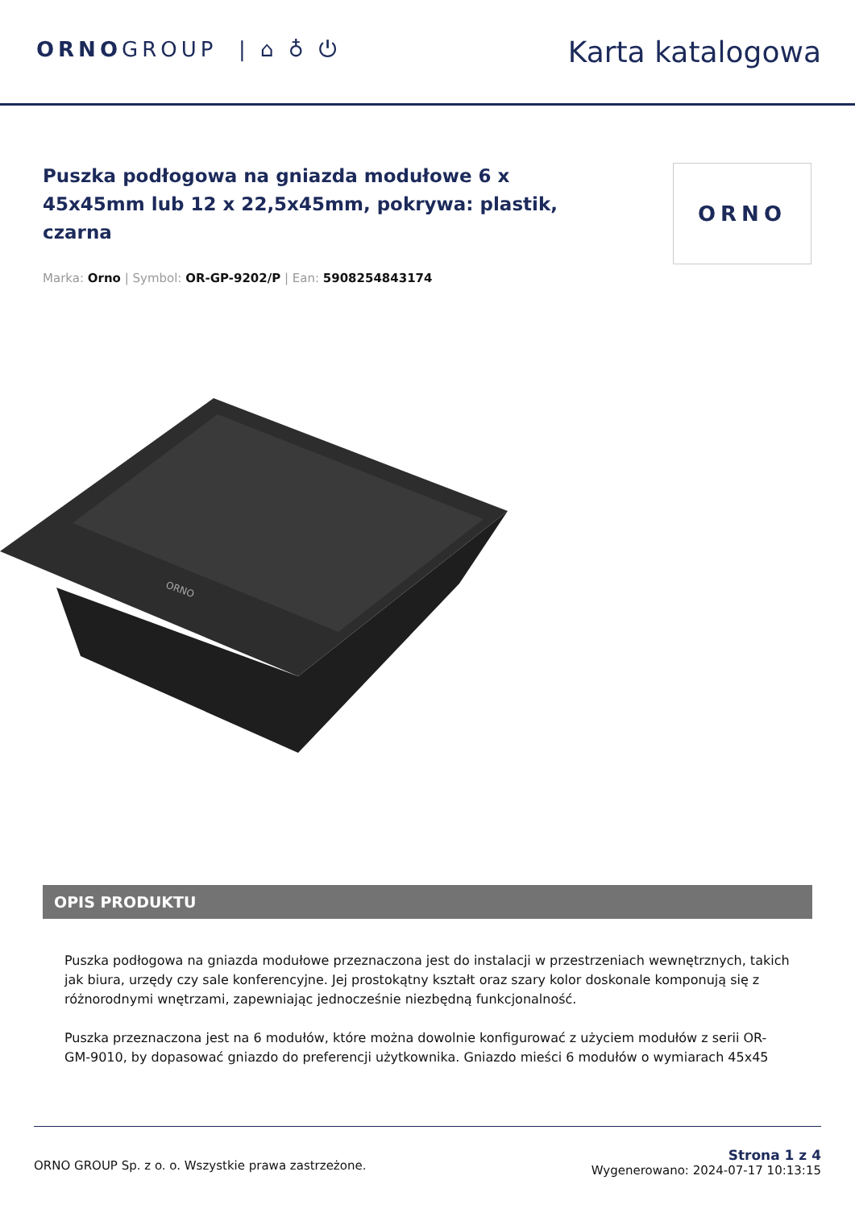ORNOGROUP | ⌂ ♁ ⏻
Karta katalogowa
ORNO
Puszka podłogowa na gniazda modułowe 6 x 45x45mm lub 12 x 22,5x45mm, pokrywa: plastik, czarna
Marka: Orno | Symbol: OR-GP-9202/P | Ean: 5908254843174
ORNO
OPIS PRODUKTU
Puszka podłogowa na gniazda modułowe przeznaczona jest do instalacji w przestrzeniach wewnętrznych, takich jak biura, urzędy czy sale konferencyjne. Jej prostokątny kształt oraz szary kolor doskonale komponują się z różnorodnymi wnętrzami, zapewniając jednocześnie niezbędną funkcjonalność.
Puszka przeznaczona jest na 6 modułów, które można dowolnie konfigurować z użyciem modułów z serii OR-GM-9010, by dopasować gniazdo do preferencji użytkownika. Gniazdo mieści 6 modułów o wymiarach 45x45
ORNO GROUP Sp. z o. o. Wszystkie prawa zastrzeżone.
Strona 1 z 4
Wygenerowano: 2024-07-17 10:13:15